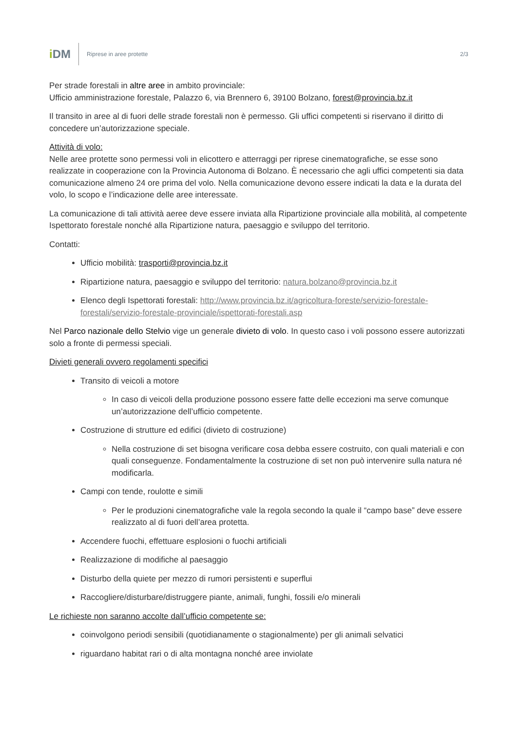i DM
Riprese in aree protette 2/3
Per strade forestali in altre aree in ambito provinciale:
Ufficio amministrazione forestale, Palazzo 6, via Brennero 6, 39100 Bolzano, forest@provincia.bz.it
Il transito in aree al di fuori delle strade forestali non è permesso. Gli uffici competenti si riservano il diritto di concedere un’autorizzazione speciale.
Attività di volo:
Nelle aree protette sono permessi voli in elicottero e atterraggi per riprese cinematografiche, se esse sono realizzate in cooperazione con la Provincia Autonoma di Bolzano. È necessario che agli uffici competenti sia data comunicazione almeno 24 ore prima del volo. Nella comunicazione devono essere indicati la data e la durata del volo, lo scopo e l’indicazione delle aree interessate.
La comunicazione di tali attività aeree deve essere inviata alla Ripartizione provinciale alla mobilità, al competente Ispettorato forestale nonché alla Ripartizione natura, paesaggio e sviluppo del territorio.
Contatti:
Ufficio mobilità: trasporti@provincia.bz.it
Ripartizione natura, paesaggio e sviluppo del territorio: natura.bolzano@provincia.bz.it
Elenco degli Ispettorati forestali: http://www.provincia.bz.it/agricoltura-foreste/servizio-forestale-forestali/servizio-forestale-provinciale/ispettorati-forestali.asp
Nel Parco nazionale dello Stelvio vige un generale divieto di volo. In questo caso i voli possono essere autorizzati solo a fronte di permessi speciali.
Divieti generali ovvero regolamenti specifici
Transito di veicoli a motore
In caso di veicoli della produzione possono essere fatte delle eccezioni ma serve comunque un’autorizzazione dell’ufficio competente.
Costruzione di strutture ed edifici (divieto di costruzione)
Nella costruzione di set bisogna verificare cosa debba essere costruito, con quali materiali e con quali conseguenze. Fondamentalmente la costruzione di set non può intervenire sulla natura né modificarla.
Campi con tende, roulotte e simili
Per le produzioni cinematografiche vale la regola secondo la quale il “campo base” deve essere realizzato al di fuori dell’area protetta.
Accendere fuochi, effettuare esplosioni o fuochi artificiali
Realizzazione di modifiche al paesaggio
Disturbo della quiete per mezzo di rumori persistenti e superflui
Raccogliere/disturbare/distruggere piante, animali, funghi, fossili e/o minerali
Le richieste non saranno accolte dall’ufficio competente se:
coinvolgono periodi sensibili (quotidianamente o stagionalmente) per gli animali selvatici
riguardano habitat rari o di alta montagna nonché aree inviolate